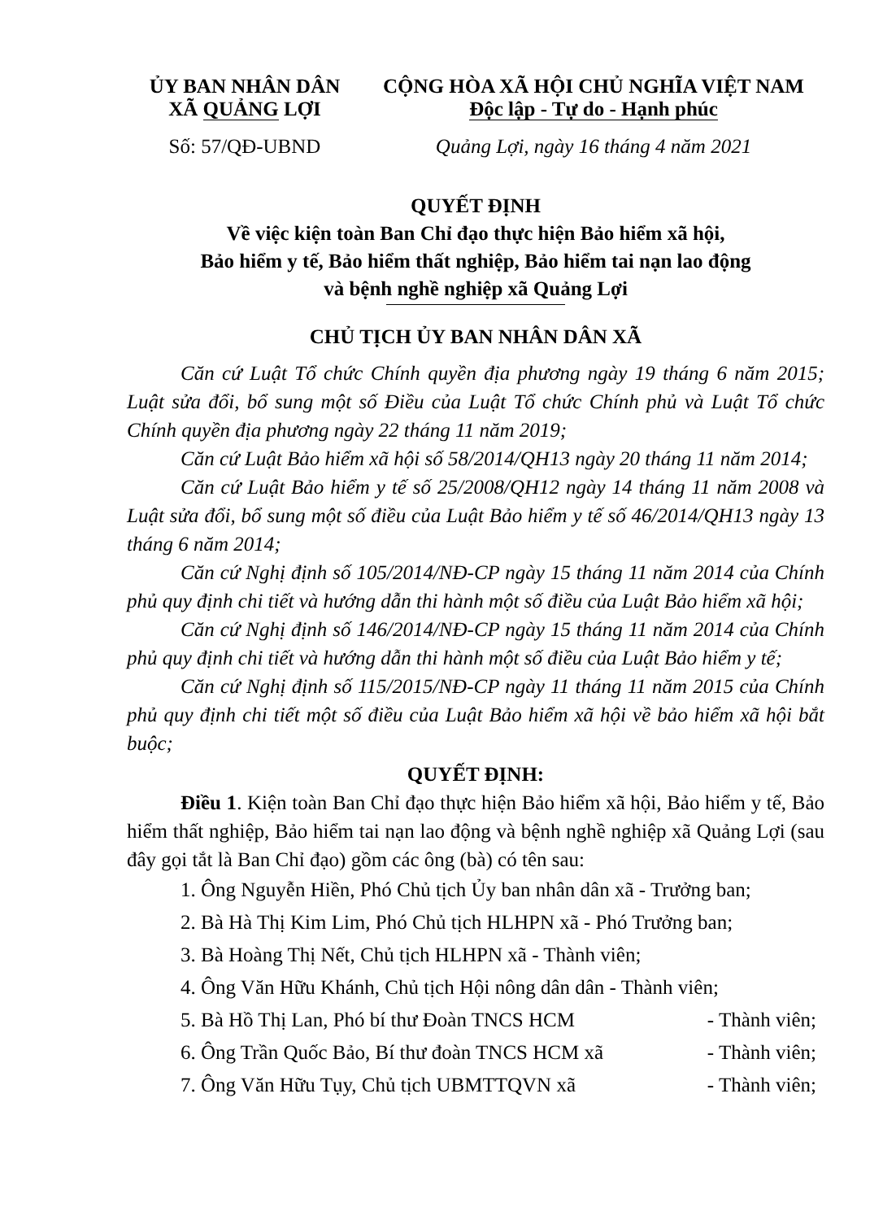ỦY BAN NHÂN DÂN
XÃ QUẢNG LỢI
CỘNG HÒA XÃ HỘI CHỦ NGHĨA VIỆT NAM
Độc lập - Tự do - Hạnh phúc
Số: 57/QĐ-UBND Quảng Lợi, ngày 16 tháng 4 năm 2021
QUYẾT ĐỊNH
Về việc kiện toàn Ban Chỉ đạo thực hiện Bảo hiểm xã hội,
Bảo hiểm y tế, Bảo hiểm thất nghiệp, Bảo hiểm tai nạn lao động
và bệnh nghề nghiệp xã Quảng Lợi
CHỦ TỊCH ỦY BAN NHÂN DÂN XÃ
Căn cứ Luật Tổ chức Chính quyền địa phương ngày 19 tháng 6 năm 2015; Luật sửa đổi, bổ sung một số Điều của Luật Tổ chức Chính phủ và Luật Tổ chức Chính quyền địa phương ngày 22 tháng 11 năm 2019;
Căn cứ Luật Bảo hiểm xã hội số 58/2014/QH13 ngày 20 tháng 11 năm 2014;
Căn cứ Luật Bảo hiểm y tế số 25/2008/QH12 ngày 14 tháng 11 năm 2008 và Luật sửa đổi, bổ sung một số điều của Luật Bảo hiểm y tế số 46/2014/QH13 ngày 13 tháng 6 năm 2014;
Căn cứ Nghị định số 105/2014/NĐ-CP ngày 15 tháng 11 năm 2014 của Chính phủ quy định chi tiết và hướng dẫn thi hành một số điều của Luật Bảo hiểm xã hội;
Căn cứ Nghị định số 146/2014/NĐ-CP ngày 15 tháng 11 năm 2014 của Chính phủ quy định chi tiết và hướng dẫn thi hành một số điều của Luật Bảo hiểm y tế;
Căn cứ Nghị định số 115/2015/NĐ-CP ngày 11 tháng 11 năm 2015 của Chính phủ quy định chi tiết một số điều của Luật Bảo hiểm xã hội về bảo hiểm xã hội bắt buộc;
QUYẾT ĐỊNH:
Điều 1. Kiện toàn Ban Chỉ đạo thực hiện Bảo hiểm xã hội, Bảo hiểm y tế, Bảo hiểm thất nghiệp, Bảo hiểm tai nạn lao động và bệnh nghề nghiệp xã Quảng Lợi (sau đây gọi tắt là Ban Chỉ đạo) gồm các ông (bà) có tên sau:
1. Ông Nguyễn Hiền, Phó Chủ tịch Ủy ban nhân dân xã - Trưởng ban;
2. Bà Hà Thị Kim Lim, Phó Chủ tịch HLHPN xã - Phó Trưởng ban;
3. Bà Hoàng Thị Nết, Chủ tịch HLHPN xã - Thành viên;
4. Ông Văn Hữu Khánh, Chủ tịch Hội nông dân dân - Thành viên;
5. Bà Hồ Thị Lan, Phó bí thư Đoàn TNCS HCM - Thành viên;
6. Ông Trần Quốc Bảo, Bí thư đoàn TNCS HCM xã - Thành viên;
7. Ông Văn Hữu Tụy, Chủ tịch UBMTTQVN xã - Thành viên;